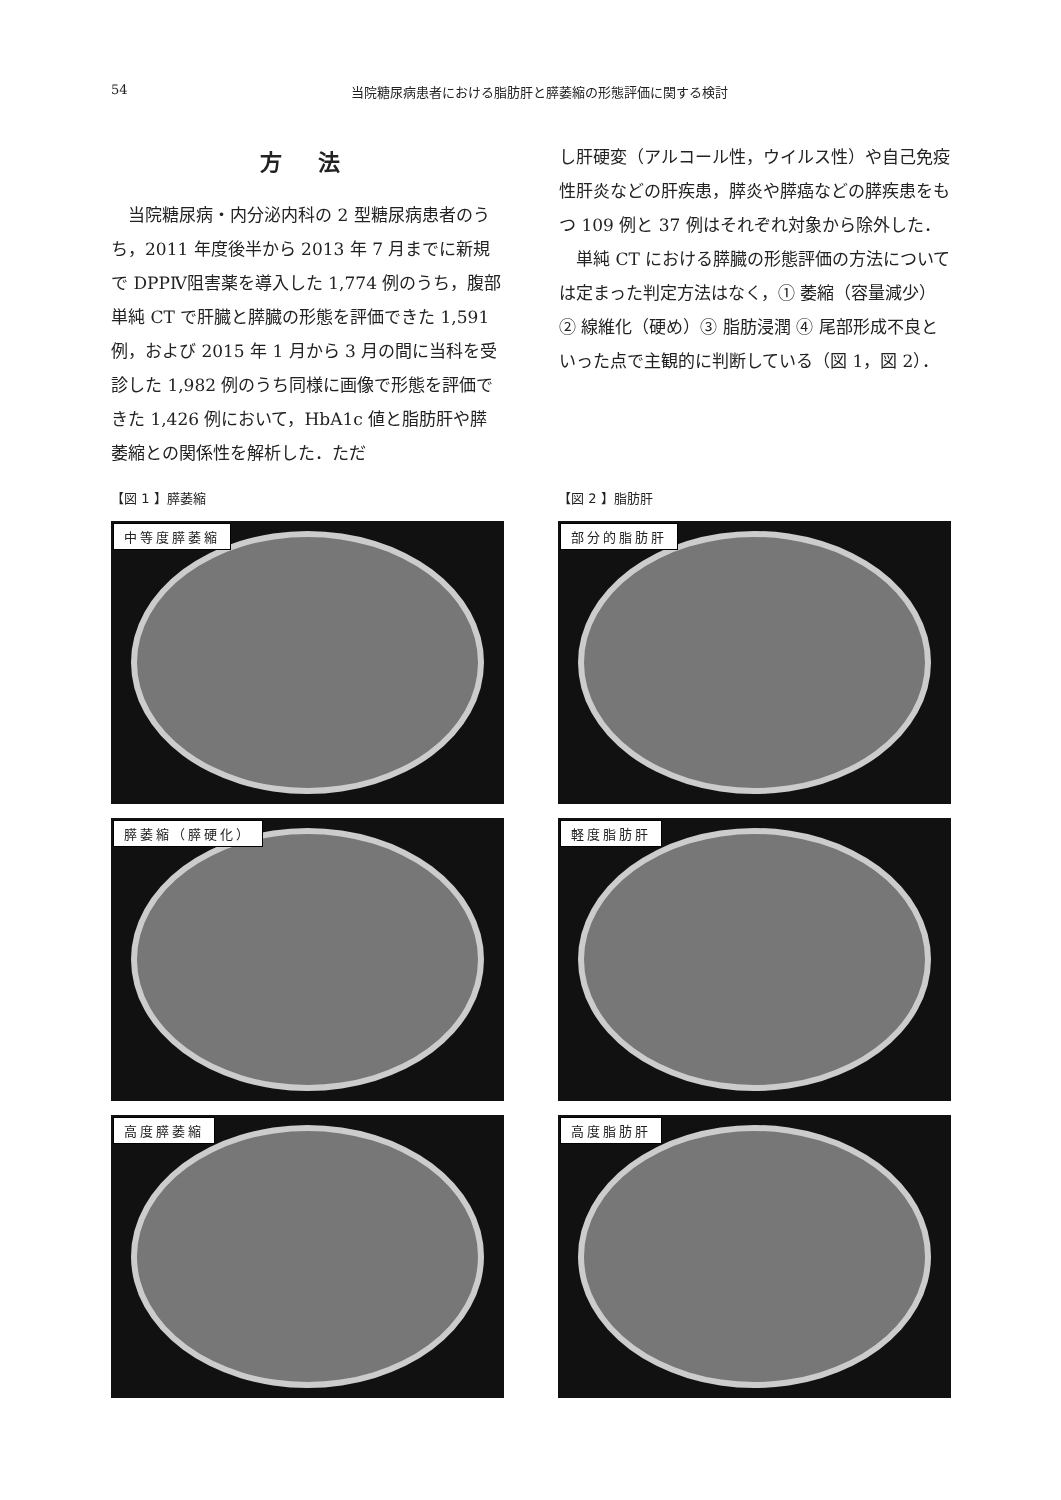54 当院糖尿病患者における脂肪肝と膵萎縮の形態評価に関する検討
方 法
当院糖尿病・内分泌内科の 2 型糖尿病患者のうち，2011 年度後半から 2013 年 7 月までに新規で DPPⅣ阻害薬を導入した 1,774 例のうち，腹部単純 CT で肝臓と膵臓の形態を評価できた 1,591 例，および 2015 年 1 月から 3 月の間に当科を受診した 1,982 例のうち同様に画像で形態を評価できた 1,426 例において，HbA1c 値と脂肪肝や膵萎縮との関係性を解析した．ただ
し肝硬変（アルコール性，ウイルス性）や自己免疫性肝炎などの肝疾患，膵炎や膵癌などの膵疾患をもつ 109 例と 37 例はそれぞれ対象から除外した．
単純 CT における膵臓の形態評価の方法については定まった判定方法はなく，① 萎縮（容量減少）② 線維化（硬め）③ 脂肪浸潤 ④ 尾部形成不良といった点で主観的に判断している（図 1，図 2）．
【図 1 】膵萎縮
中等度膵萎縮
膵萎縮（膵硬化）
高度膵萎縮
【図 2 】脂肪肝
部分的脂肪肝
軽度脂肪肝
高度脂肪肝